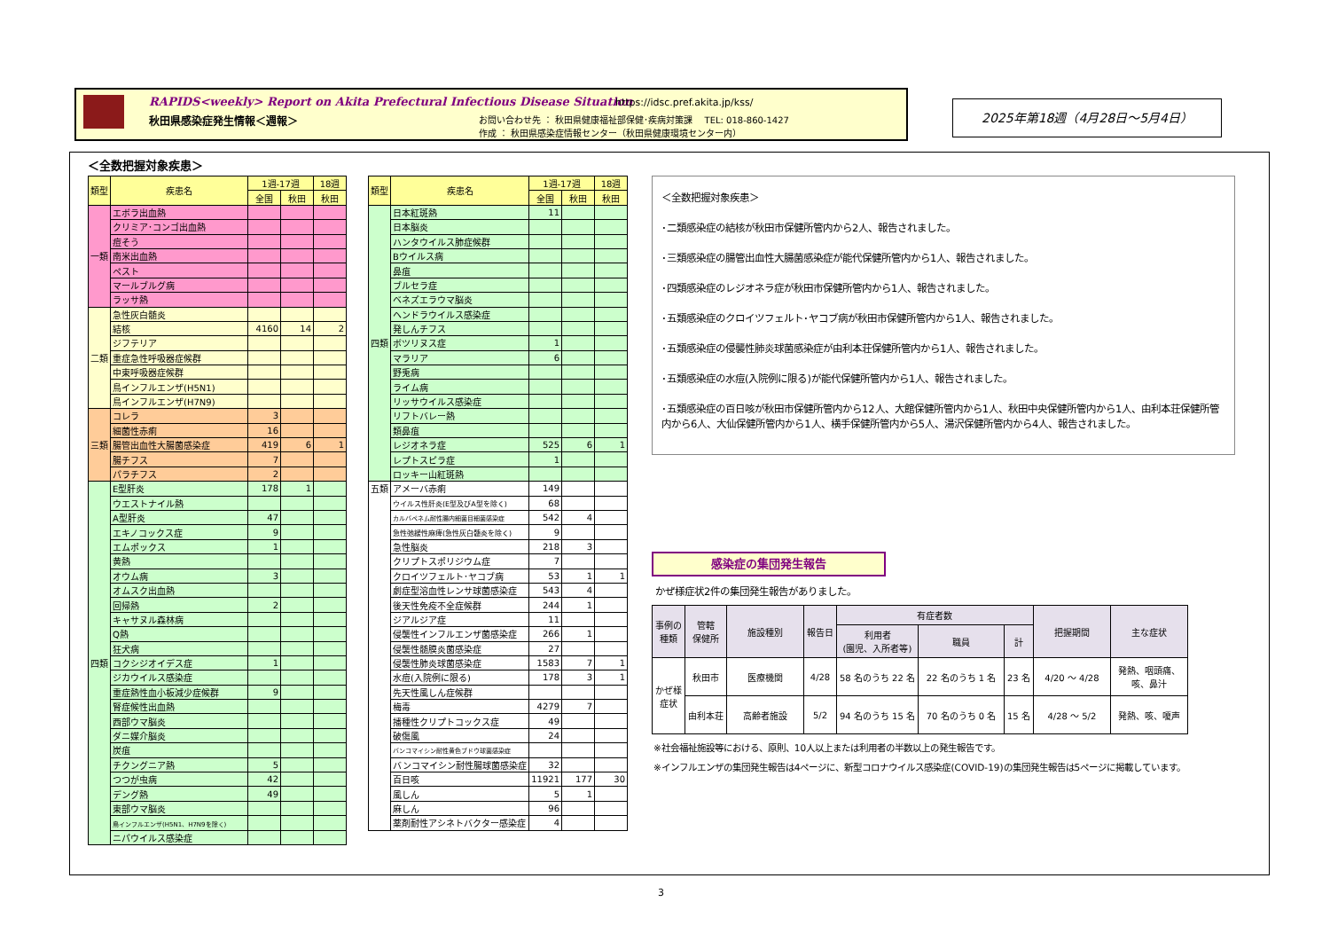RAPIDS<weekly> Report on Akita Prefectural Infectious Disease Situation
秋田県感染症発生情報＜週報＞
https://idsc.pref.akita.jp/kss/
お問い合わせ先 ： 秋田県健康福祉部保健･疾病対策課　 TEL: 018-860-1427
作成 ： 秋田県感染症情報センター（秋田県健康環境センター内）
2025年第18週（4月28日～5月4日）
＜全数把握対象疾患＞
| 類型 | 疾患名 | 1週-17週 | | 18週 |
| --- | --- | --- | --- | --- |
| | | 全国 | 秋田 | 秋田 |
| 一類 | エボラ出血熱 | | | |
| | クリミア･コンゴ出血熱 | | | |
| | 痘そう | | | |
| | 南米出血熱 | | | |
| | ペスト | | | |
| | マールブルグ病 | | | |
| | ラッサ熱 | | | |
| 二類 | 急性灰白髄炎 | | | |
| | 結核 | 4160 | 14 | 2 |
| | ジフテリア | | | |
| | 重症急性呼吸器症候群 | | | |
| | 中東呼吸器症候群 | | | |
| | 鳥インフルエンザ(H5N1) | | | |
| | 鳥インフルエンザ(H7N9) | | | |
| 三類 | コレラ | 3 | | |
| | 細菌性赤痢 | 16 | | |
| | 腸管出血性大腸菌感染症 | 419 | 6 | 1 |
| | 腸チフス | 7 | | |
| | パラチフス | 2 | | |
| 四類 | E型肝炎 | 178 | 1 | |
| | ウエストナイル熱 | | | |
| | A型肝炎 | 47 | | |
| | エキノコックス症 | 9 | | |
| | エムポックス | 1 | | |
| | 黄熱 | | | |
| | オウム病 | 3 | | |
| | オムスク出血熱 | | | |
| | 回帰熱 | 2 | | |
| | キャサヌル森林病 | | | |
| | Q熱 | | | |
| | 狂犬病 | | | |
| | コクシジオイデス症 | 1 | | |
| | ジカウイルス感染症 | | | |
| | 重症熱性血小板減少症候群 | 9 | | |
| | 腎症候性出血熱 | | | |
| | 西部ウマ脳炎 | | | |
| | ダニ媒介脳炎 | | | |
| | 炭疽 | | | |
| | チクングニア熱 | 5 | | |
| | つつが虫病 | 42 | | |
| | デング熱 | 49 | | |
| | 東部ウマ脳炎 | | | |
| | 鳥インフルエンザ(H5N1、H7N9を除く) | | | |
| | ニパウイルス感染症 | | | |
| 類型 | 疾患名 | 1週-17週 | | 18週 |
| --- | --- | --- | --- | --- |
| | | 全国 | 秋田 | 秋田 |
| 四類 | 日本紅斑熱 | 11 | | |
| | 日本脳炎 | | | |
| | ハンタウイルス肺症候群 | | | |
| | Bウイルス病 | | | |
| | 鼻疽 | | | |
| | ブルセラ症 | | | |
| | ベネズエラウマ脳炎 | | | |
| | ヘンドラウイルス感染症 | | | |
| | 発しんチフス | | | |
| | ボツリヌス症 | 1 | | |
| | マラリア | 6 | | |
| | 野兎病 | | | |
| | ライム病 | | | |
| | リッサウイルス感染症 | | | |
| | リフトバレー熱 | | | |
| | 類鼻疽 | | | |
| | レジオネラ症 | 525 | 6 | 1 |
| | レプトスピラ症 | 1 | | |
| | ロッキー山紅斑熱 | | | |
| 五類 | アメーバ赤痢 | 149 | | |
| | ウイルス性肝炎(E型及びA型を除く) | 68 | | |
| | カルバペネム耐性腸内細菌目細菌感染症 | 542 | 4 | |
| | 急性弛緩性麻痺(急性灰白髄炎を除く) | 9 | | |
| | 急性脳炎 | 218 | 3 | |
| | クリプトスポリジウム症 | 7 | | |
| | クロイツフェルト･ヤコブ病 | 53 | 1 | 1 |
| | 劇症型溶血性レンサ球菌感染症 | 543 | 4 | |
| | 後天性免疫不全症候群 | 244 | 1 | |
| | ジアルジア症 | 11 | | |
| | 侵襲性インフルエンザ菌感染症 | 266 | 1 | |
| | 侵襲性髄膜炎菌感染症 | 27 | | |
| | 侵襲性肺炎球菌感染症 | 1583 | 7 | 1 |
| | 水痘(入院例に限る) | 178 | 3 | 1 |
| | 先天性風しん症候群 | | | |
| | 梅毒 | 4279 | 7 | |
| | 播種性クリプトコックス症 | 49 | | |
| | 破傷風 | 24 | | |
| | バンコマイシン耐性黄色ブドウ球菌感染症 | | | |
| | バンコマイシン耐性腸球菌感染症 | 32 | | |
| | 百日咳 | 11921 | 177 | 30 |
| | 風しん | 5 | 1 | |
| | 麻しん | 96 | | |
| | 薬剤耐性アシネトバクター感染症 | 4 | | |
＜全数把握対象疾患＞
･二類感染症の結核が秋田市保健所管内から2人、報告されました。
･三類感染症の腸管出血性大腸菌感染症が能代保健所管内から1人、報告されました。
･四類感染症のレジオネラ症が秋田市保健所管内から1人、報告されました。
･五類感染症のクロイツフェルト･ヤコブ病が秋田市保健所管内から1人、報告されました。
･五類感染症の侵襲性肺炎球菌感染症が由利本荘保健所管内から1人、報告されました。
･五類感染症の水痘(入院例に限る)が能代保健所管内から1人、報告されました。
･五類感染症の百日咳が秋田市保健所管内から12人、大館保健所管内から1人、秋田中央保健所管内から1人、由利本荘保健所管内から6人、大仙保健所管内から1人、横手保健所管内から5人、湯沢保健所管内から4人、報告されました。
感染症の集団発生報告
かぜ様症状2件の集団発生報告がありました。
| 事例の 種類 | 管轄 保健所 | 施設種別 | 報告日 | 有症者数 | | | 把握期間 | 主な症状 |
| --- | --- | --- | --- | --- | --- | --- | --- | --- |
| | | | | 利用者 (園児、入所者等) | 職員 | 計 | | |
| かぜ様 症状 | 秋田市 | 医療機関 | 4/28 | 58 名のうち 22 名 | 22 名のうち 1 名 | 23 名 | 4/20 ～ 4/28 | 発熱、咽頭痛、 咳、鼻汁 |
| | 由利本荘 | 高齢者施設 | 5/2 | 94 名のうち 15 名 | 70 名のうち 0 名 | 15 名 | 4/28 ～ 5/2 | 発熱、咳、嗄声 |
※社会福祉施設等における、原則、10人以上または利用者の半数以上の発生報告です。
※インフルエンザの集団発生報告は4ページに、新型コロナウイルス感染症(COVID-19)の集団発生報告は5ページに掲載しています。
3